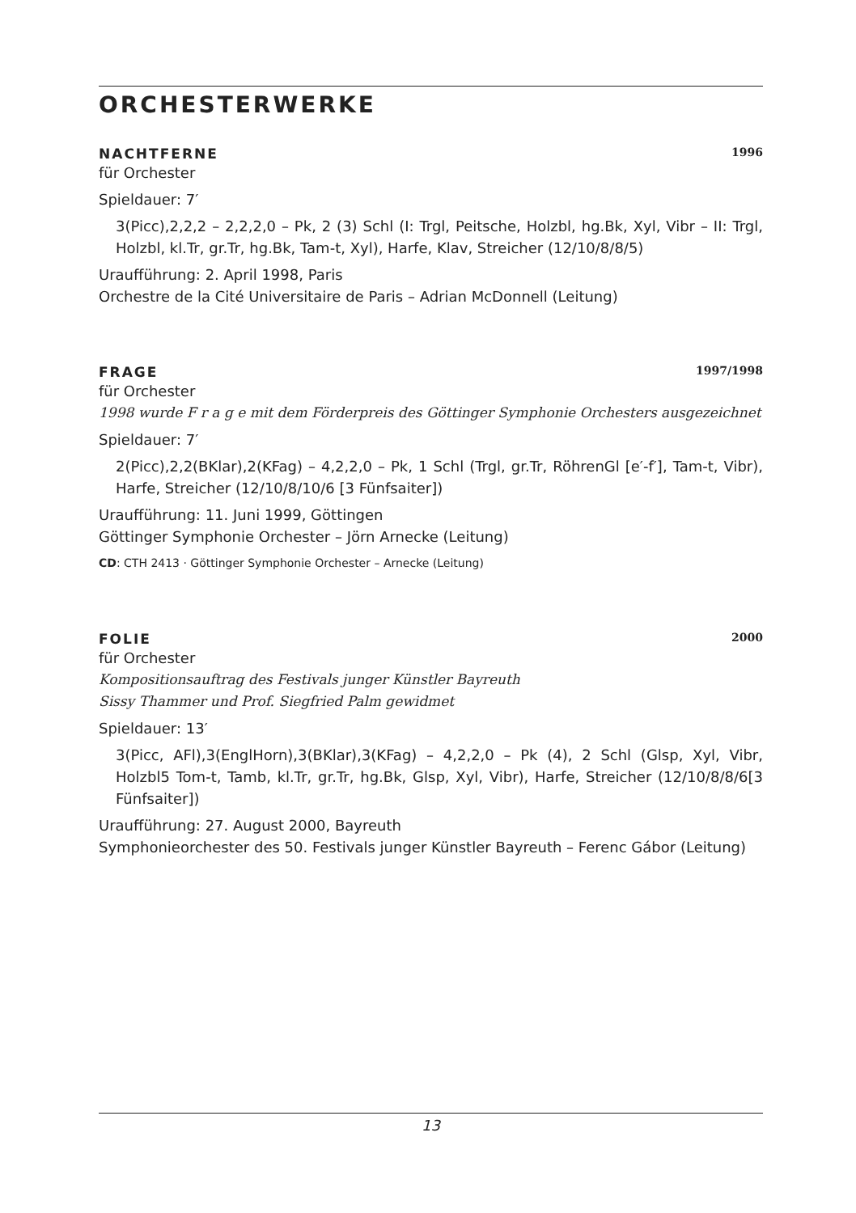ORCHESTERWERKE
NACHTFERNE 1996
für Orchester
Spieldauer: 7′
3(Picc),2,2,2 – 2,2,2,0 – Pk, 2 (3) Schl (I: Trgl, Peitsche, Holzbl, hg.Bk, Xyl, Vibr – II: Trgl, Holzbl, kl.Tr, gr.Tr, hg.Bk, Tam-t, Xyl), Harfe, Klav, Streicher (12/10/8/8/5)
Uraufführung: 2. April 1998, Paris
Orchestre de la Cité Universitaire de Paris – Adrian McDonnell (Leitung)
FRAGE 1997/1998
für Orchester
1998 wurde F r a g e mit dem Förderpreis des Göttinger Symphonie Orchesters ausgezeichnet
Spieldauer: 7′
2(Picc),2,2(BKlar),2(KFag) – 4,2,2,0 – Pk, 1 Schl (Trgl, gr.Tr, RöhrenGl [e′-f′], Tam-t, Vibr), Harfe, Streicher (12/10/8/10/6 [3 Fünfsaiter])
Uraufführung: 11. Juni 1999, Göttingen
Göttinger Symphonie Orchester – Jörn Arnecke (Leitung)
CD: CTH 2413 · Göttinger Symphonie Orchester – Arnecke (Leitung)
FOLIE 2000
für Orchester
Kompositionsauftrag des Festivals junger Künstler Bayreuth
Sissy Thammer und Prof. Siegfried Palm gewidmet
Spieldauer: 13′
3(Picc, AFl),3(EnglHorn),3(BKlar),3(KFag) – 4,2,2,0 – Pk (4), 2 Schl (Glsp, Xyl, Vibr, Holzbl5 Tom-t, Tamb, kl.Tr, gr.Tr, hg.Bk, Glsp, Xyl, Vibr), Harfe, Streicher (12/10/8/8/6[3 Fünfsaiter])
Uraufführung: 27. August 2000, Bayreuth
Symphonieorchester des 50. Festivals junger Künstler Bayreuth – Ferenc Gábor (Leitung)
13